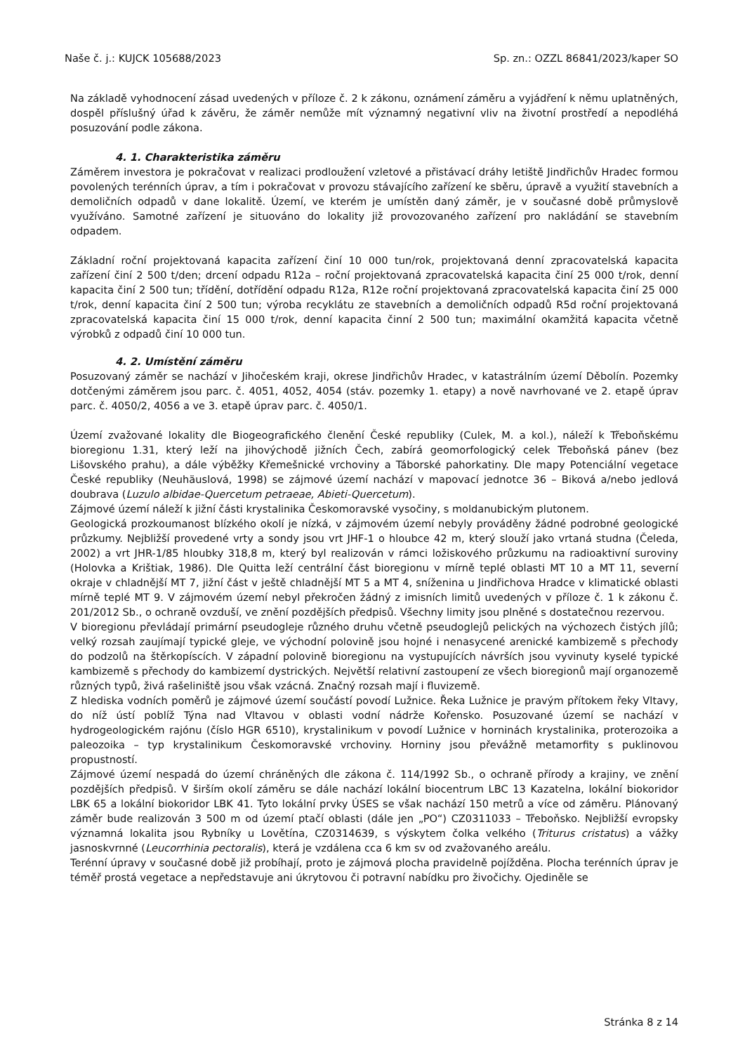Naše č. j.: KUJCK 105688/2023 Sp. zn.: OZZL 86841/2023/kaper SO
Na základě vyhodnocení zásad uvedených v příloze č. 2 k zákonu, oznámení záměru a vyjádření k němu uplatněných, dospěl příslušný úřad k závěru, že záměr nemůže mít významný negativní vliv na životní prostředí a nepodléhá posuzování podle zákona.
4. 1. Charakteristika záměru
Záměrem investora je pokračovat v realizaci prodloužení vzletové a přistávací dráhy letiště Jindřichův Hradec formou povolených terénních úprav, a tím i pokračovat v provozu stávajícího zařízení ke sběru, úpravě a využití stavebních a demoličních odpadů v dane lokalitě. Území, ve kterém je umístěn daný záměr, je v současné době průmyslově využíváno. Samotné zařízení je situováno do lokality již provozovaného zařízení pro nakládání se stavebním odpadem.
Základní roční projektovaná kapacita zařízení činí 10 000 tun/rok, projektovaná denní zpracovatelská kapacita zařízení činí 2 500 t/den; drcení odpadu R12a – roční projektovaná zpracovatelská kapacita činí 25 000 t/rok, denní kapacita činí 2 500 tun; třídění, dotřídění odpadu R12a, R12e roční projektovaná zpracovatelská kapacita činí 25 000 t/rok, denní kapacita činí 2 500 tun; výroba recyklátu ze stavebních a demoličních odpadů R5d roční projektovaná zpracovatelská kapacita činí 15 000 t/rok, denní kapacita činní 2 500 tun; maximální okamžitá kapacita včetně výrobků z odpadů činí 10 000 tun.
4. 2. Umístění záměru
Posuzovaný záměr se nachází v Jihočeském kraji, okrese Jindřichův Hradec, v katastrálním území Děbolín. Pozemky dotčenými záměrem jsou parc. č. 4051, 4052, 4054 (stáv. pozemky 1. etapy) a nově navrhované ve 2. etapě úprav parc. č. 4050/2, 4056 a ve 3. etapě úprav parc. č. 4050/1.
Území zvažované lokality dle Biogeografického členění České republiky (Culek, M. a kol.), náleží k Třeboňskému bioregionu 1.31, který leží na jihovýchodě jižních Čech, zabírá geomorfologický celek Třeboňská pánev (bez Lišovského prahu), a dále výběžky Křemešnické vrchoviny a Táborské pahorkatiny. Dle mapy Potenciální vegetace České republiky (Neuhäuslová, 1998) se zájmové území nachází v mapovací jednotce 36 – Biková a/nebo jedlová doubrava (Luzulo albidae-Quercetum petraeae, Abieti-Quercetum).
Zájmové území náleží k jižní části krystalinika Českomoravské vysočiny, s moldanubickým plutonem.
Geologická prozkoumanost blízkého okolí je nízká, v zájmovém území nebyly prováděny žádné podrobné geologické průzkumy. Nejbližší provedené vrty a sondy jsou vrt JHF-1 o hloubce 42 m, který slouží jako vrtaná studna (Čeleda, 2002) a vrt JHR-1/85 hloubky 318,8 m, který byl realizován v rámci ložiskového průzkumu na radioaktivní suroviny (Holovka a Krištiak, 1986). Dle Quitta leží centrální část bioregionu v mírně teplé oblasti MT 10 a MT 11, severní okraje v chladnější MT 7, jižní část v ještě chladnější MT 5 a MT 4, sníženina u Jindřichova Hradce v klimatické oblasti mírně teplé MT 9. V zájmovém území nebyl překročen žádný z imisních limitů uvedených v příloze č. 1 k zákonu č. 201/2012 Sb., o ochraně ovzduší, ve znění pozdějších předpisů. Všechny limity jsou plněné s dostatečnou rezervou.
V bioregionu převládají primární pseudogleje různého druhu včetně pseudoglejů pelických na výchozech čistých jílů; velký rozsah zaujímají typické gleje, ve východní polovině jsou hojné i nenasycené arenické kambizemě s přechody do podzolů na štěrkopíscích. V západní polovině bioregionu na vystupujících návrších jsou vyvinuty kyselé typické kambizemě s přechody do kambizemí dystrických. Největší relativní zastoupení ze všech bioregionů mají organozemě různých typů, živá rašeliniště jsou však vzácná. Značný rozsah mají i fluvizemě.
Z hlediska vodních poměrů je zájmové území součástí povodí Lužnice. Řeka Lužnice je pravým přítokem řeky Vltavy, do níž ústí poblíž Týna nad Vltavou v oblasti vodní nádrže Kořensko. Posuzované území se nachází v hydrogeologickém rajónu (číslo HGR 6510), krystalinikum v povodí Lužnice v horninách krystalinika, proterozoika a paleozoika – typ krystalinikum Českomoravské vrchoviny. Horniny jsou převážně metamorfity s puklinovou propustností.
Zájmové území nespadá do území chráněných dle zákona č. 114/1992 Sb., o ochraně přírody a krajiny, ve znění pozdějších předpisů. V širším okolí záměru se dále nachází lokální biocentrum LBC 13 Kazatelna, lokální biokoridor LBK 65 a lokální biokoridor LBK 41. Tyto lokální prvky ÚSES se však nachází 150 metrů a více od záměru. Plánovaný záměr bude realizován 3 500 m od území ptačí oblasti (dále jen „PO“) CZ0311033 – Třeboňsko. Nejbližší evropsky významná lokalita jsou Rybníky u Lovětína, CZ0314639, s výskytem čolka velkého (Triturus cristatus) a vážky jasnoskvrnné (Leucorrhinia pectoralis), která je vzdálena cca 6 km sv od zvažovaného areálu.
Terénní úpravy v současné době již probíhají, proto je zájmová plocha pravidelně pojížděna. Plocha terénních úprav je téměř prostá vegetace a nepředstavuje ani úkrytovou či potravní nabídku pro živočichy. Ojediněle se
Stránka 8 z 14